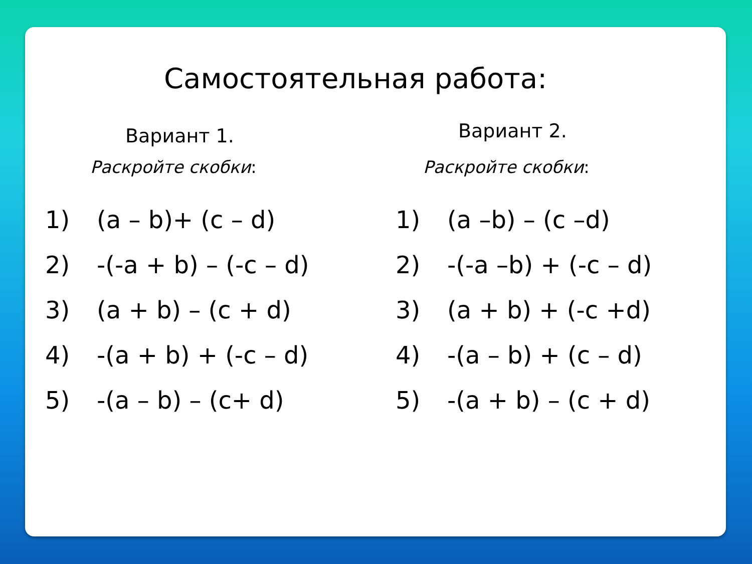Самостоятельная работа:
Вариант 1.
Раскройте скобки:
1) (a – b)+ (c – d)
2) -(-a + b) – (-c – d)
3) (a + b) – (c + d)
4) -(a + b) + (-c – d)
5) -(a – b) – (c+ d)
Вариант 2.
Раскройте скобки:
1) (a –b) – (c –d)
2) -(-a –b) + (-c – d)
3) (a + b) + (-c +d)
4) -(a – b) + (c – d)
5) -(a + b) – (c + d)